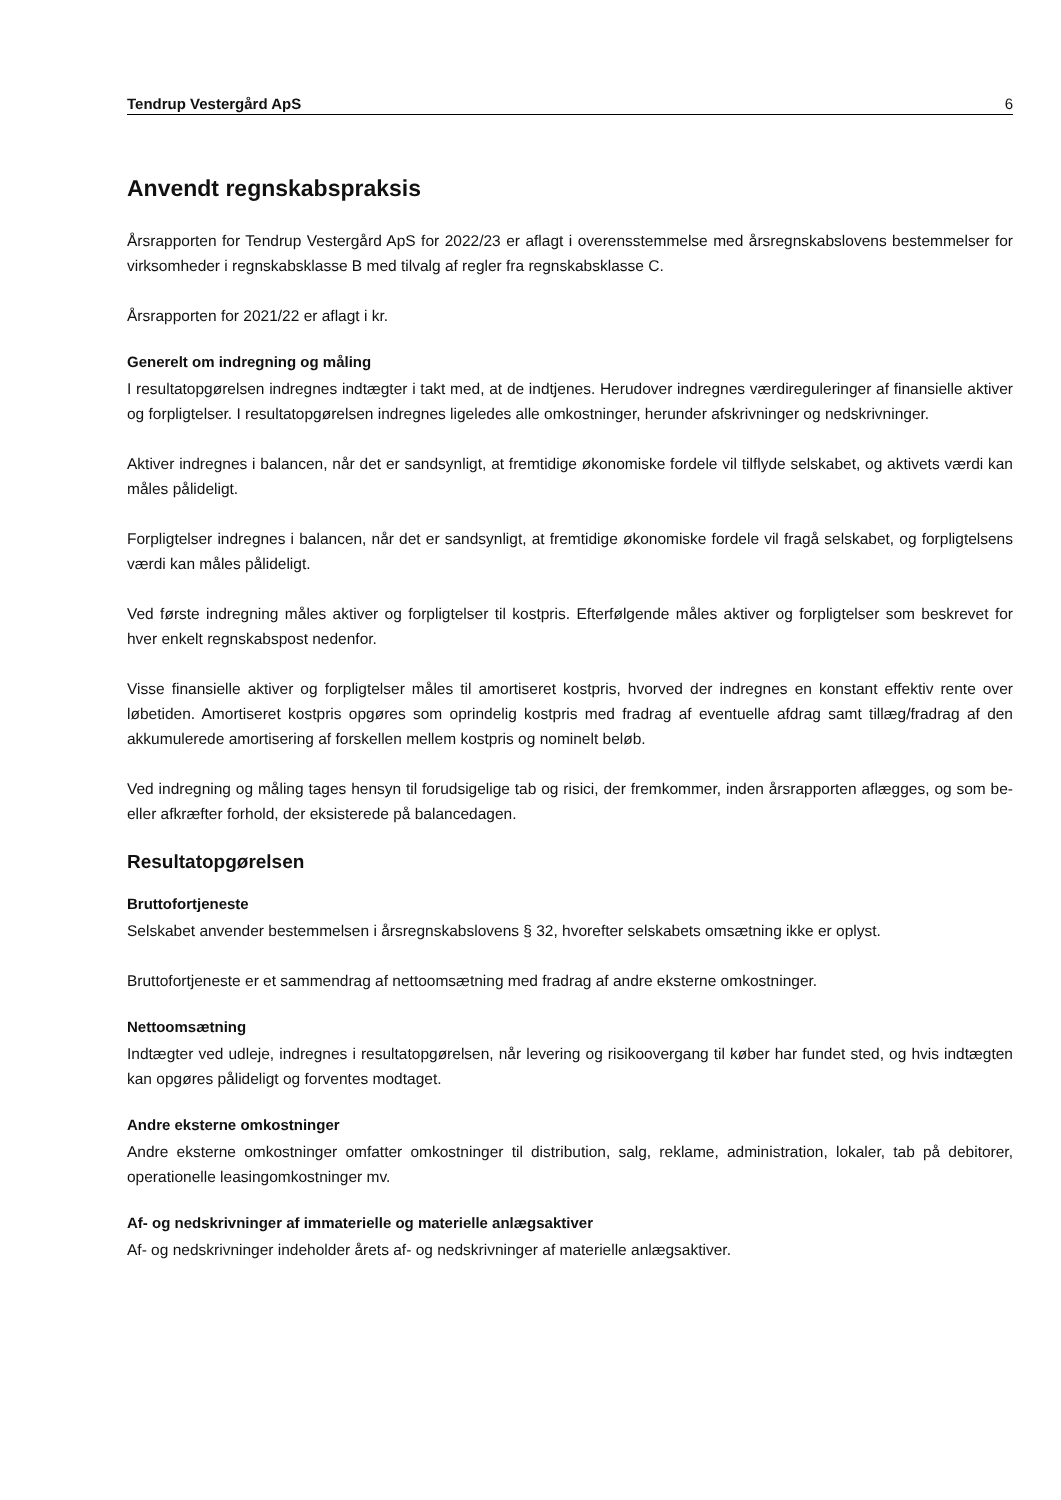Tendrup Vestergård ApS 6
Anvendt regnskabspraksis
Årsrapporten for Tendrup Vestergård ApS for 2022/23 er aflagt i overensstemmelse med årsregnskabslovens bestemmelser for virksomheder i regnskabsklasse B med tilvalg af regler fra regnskabsklasse C.
Årsrapporten for 2021/22 er aflagt i kr.
Generelt om indregning og måling
I resultatopgørelsen indregnes indtægter i takt med, at de indtjenes. Herudover indregnes værdireguleringer af finansielle aktiver og forpligtelser. I resultatopgørelsen indregnes ligeledes alle omkostninger, herunder afskrivninger og nedskrivninger.
Aktiver indregnes i balancen, når det er sandsynligt, at fremtidige økonomiske fordele vil tilflyde selskabet, og aktivets værdi kan måles pålideligt.
Forpligtelser indregnes i balancen, når det er sandsynligt, at fremtidige økonomiske fordele vil fragå selskabet, og forpligtelsens værdi kan måles pålideligt.
Ved første indregning måles aktiver og forpligtelser til kostpris. Efterfølgende måles aktiver og forpligtelser som beskrevet for hver enkelt regnskabspost nedenfor.
Visse finansielle aktiver og forpligtelser måles til amortiseret kostpris, hvorved der indregnes en konstant effektiv rente over løbetiden. Amortiseret kostpris opgøres som oprindelig kostpris med fradrag af eventuelle afdrag samt tillæg/fradrag af den akkumulerede amortisering af forskellen mellem kostpris og nominelt beløb.
Ved indregning og måling tages hensyn til forudsigelige tab og risici, der fremkommer, inden årsrapporten aflægges, og som be- eller afkræfter forhold, der eksisterede på balancedagen.
Resultatopgørelsen
Bruttofortjeneste
Selskabet anvender bestemmelsen i årsregnskabslovens § 32, hvorefter selskabets omsætning ikke er oplyst.
Bruttofortjeneste er et sammendrag af nettoomsætning med fradrag af andre eksterne omkostninger.
Nettoomsætning
Indtægter ved udleje, indregnes i resultatopgørelsen, når levering og risikoovergang til køber har fundet sted, og hvis indtægten kan opgøres pålideligt og forventes modtaget.
Andre eksterne omkostninger
Andre eksterne omkostninger omfatter omkostninger til distribution, salg, reklame, administration, lokaler, tab på debitorer, operationelle leasingomkostninger mv.
Af- og nedskrivninger af immaterielle og materielle anlægsaktiver
Af- og nedskrivninger indeholder årets af- og nedskrivninger af materielle anlægsaktiver.